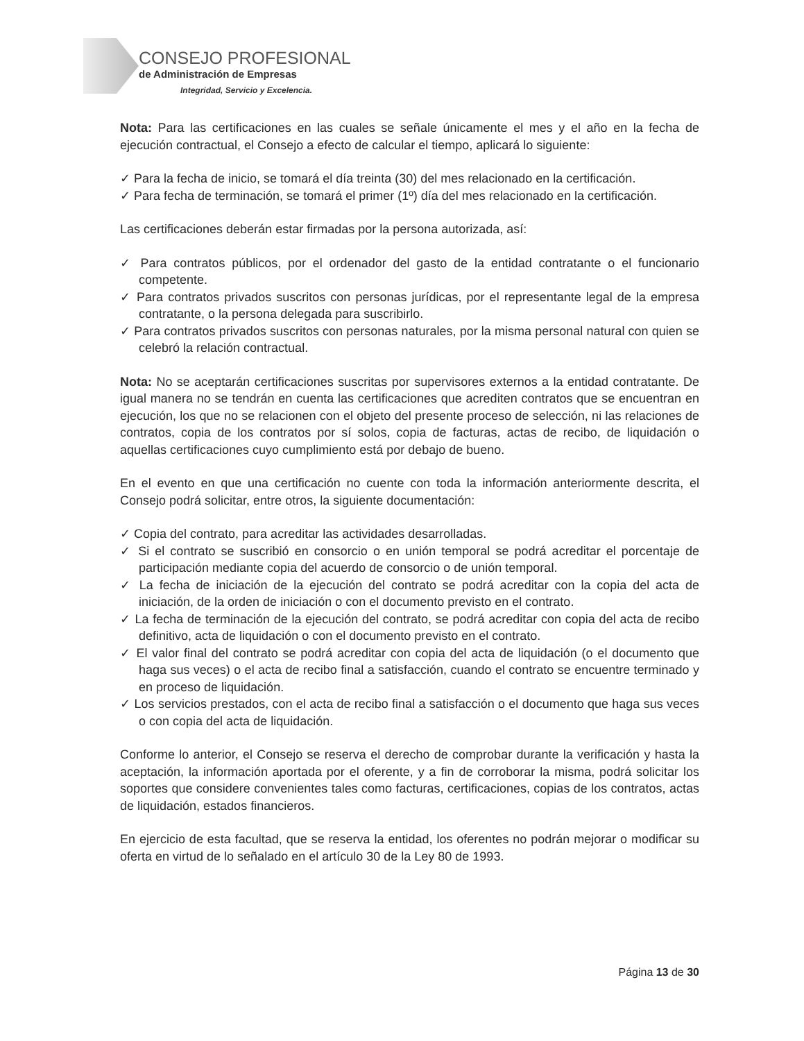CONSEJO PROFESIONAL
de Administración de Empresas
Integridad, Servicio y Excelencia.
Nota: Para las certificaciones en las cuales se señale únicamente el mes y el año en la fecha de ejecución contractual, el Consejo a efecto de calcular el tiempo, aplicará lo siguiente:
✓ Para la fecha de inicio, se tomará el día treinta (30) del mes relacionado en la certificación.
✓ Para fecha de terminación, se tomará el primer (1º) día del mes relacionado en la certificación.
Las certificaciones deberán estar firmadas por la persona autorizada, así:
✓ Para contratos públicos, por el ordenador del gasto de la entidad contratante o el funcionario competente.
✓ Para contratos privados suscritos con personas jurídicas, por el representante legal de la empresa contratante, o la persona delegada para suscribirlo.
✓ Para contratos privados suscritos con personas naturales, por la misma personal natural con quien se celebró la relación contractual.
Nota: No se aceptarán certificaciones suscritas por supervisores externos a la entidad contratante. De igual manera no se tendrán en cuenta las certificaciones que acrediten contratos que se encuentran en ejecución, los que no se relacionen con el objeto del presente proceso de selección, ni las relaciones de contratos, copia de los contratos por sí solos, copia de facturas, actas de recibo, de liquidación o aquellas certificaciones cuyo cumplimiento está por debajo de bueno.
En el evento en que una certificación no cuente con toda la información anteriormente descrita, el Consejo podrá solicitar, entre otros, la siguiente documentación:
✓ Copia del contrato, para acreditar las actividades desarrolladas.
✓ Si el contrato se suscribió en consorcio o en unión temporal se podrá acreditar el porcentaje de participación mediante copia del acuerdo de consorcio o de unión temporal.
✓ La fecha de iniciación de la ejecución del contrato se podrá acreditar con la copia del acta de iniciación, de la orden de iniciación o con el documento previsto en el contrato.
✓ La fecha de terminación de la ejecución del contrato, se podrá acreditar con copia del acta de recibo definitivo, acta de liquidación o con el documento previsto en el contrato.
✓ El valor final del contrato se podrá acreditar con copia del acta de liquidación (o el documento que haga sus veces) o el acta de recibo final a satisfacción, cuando el contrato se encuentre terminado y en proceso de liquidación.
✓ Los servicios prestados, con el acta de recibo final a satisfacción o el documento que haga sus veces o con copia del acta de liquidación.
Conforme lo anterior, el Consejo se reserva el derecho de comprobar durante la verificación y hasta la aceptación, la información aportada por el oferente, y a fin de corroborar la misma, podrá solicitar los soportes que considere convenientes tales como facturas, certificaciones, copias de los contratos, actas de liquidación, estados financieros.
En ejercicio de esta facultad, que se reserva la entidad, los oferentes no podrán mejorar o modificar su oferta en virtud de lo señalado en el artículo 30 de la Ley 80 de 1993.
Página 13 de 30